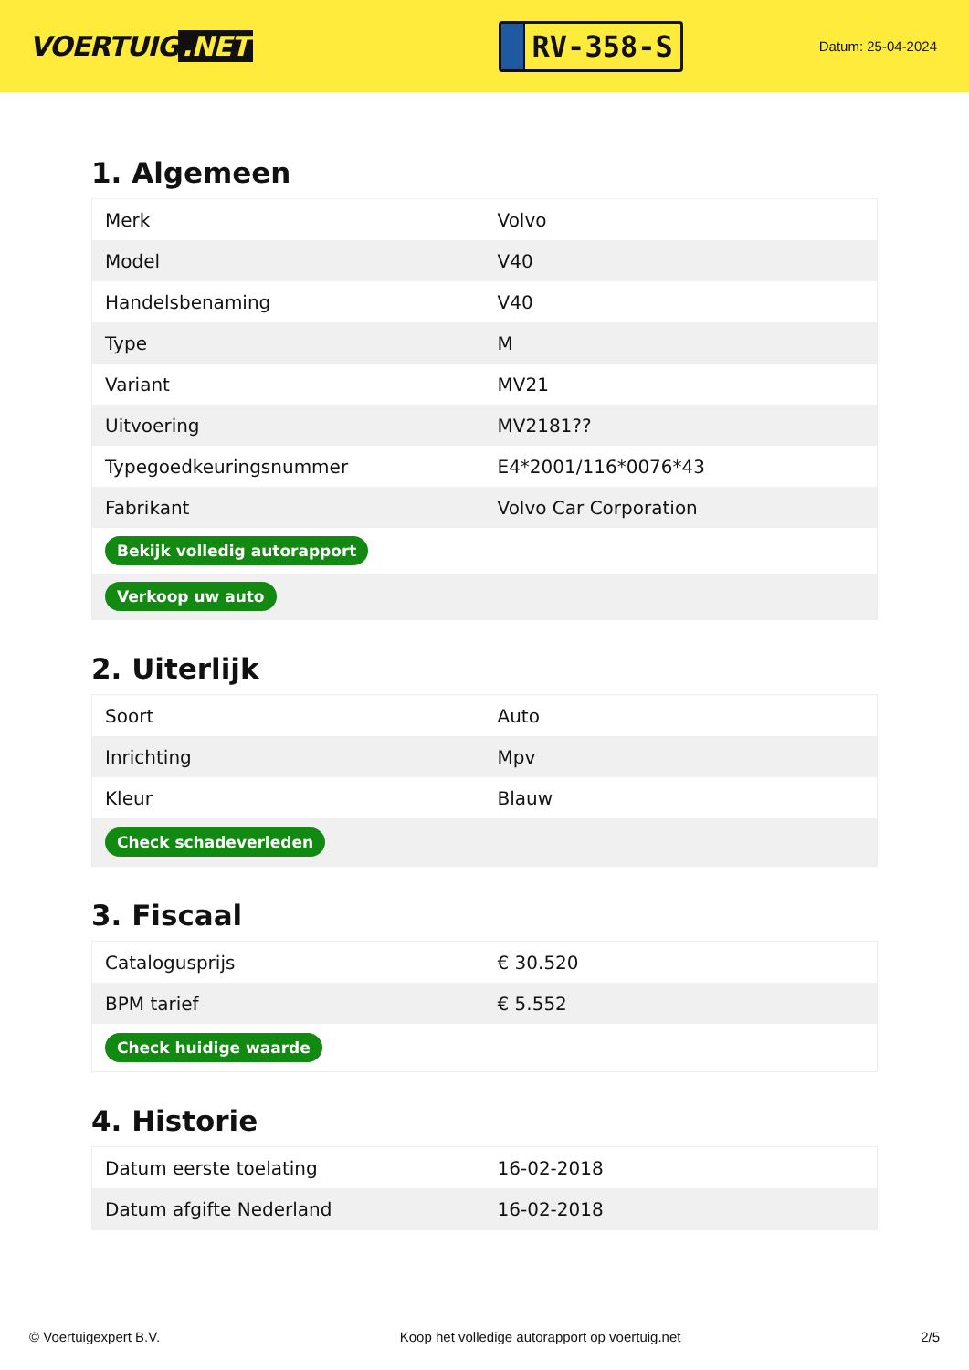VOERTUIG.NET
RV-358-S
Datum: 25-04-2024
1. Algemeen
| Merk | Volvo |
| Model | V40 |
| Handelsbenaming | V40 |
| Type | M |
| Variant | MV21 |
| Uitvoering | MV2181?? |
| Typegoedkeuringsnummer | E4*2001/116*0076*43 |
| Fabrikant | Volvo Car Corporation |
| Bekijk volledig autorapport | |
| Verkoop uw auto | |
2. Uiterlijk
| Soort | Auto |
| Inrichting | Mpv |
| Kleur | Blauw |
| Check schadeverleden | |
3. Fiscaal
| Catalogusprijs | € 30.520 |
| BPM tarief | € 5.552 |
| Check huidige waarde | |
4. Historie
| Datum eerste toelating | 16-02-2018 |
| Datum afgifte Nederland | 16-02-2018 |
© Voertuigexpert B.V. Koop het volledige autorapport op voertuig.net 2/5